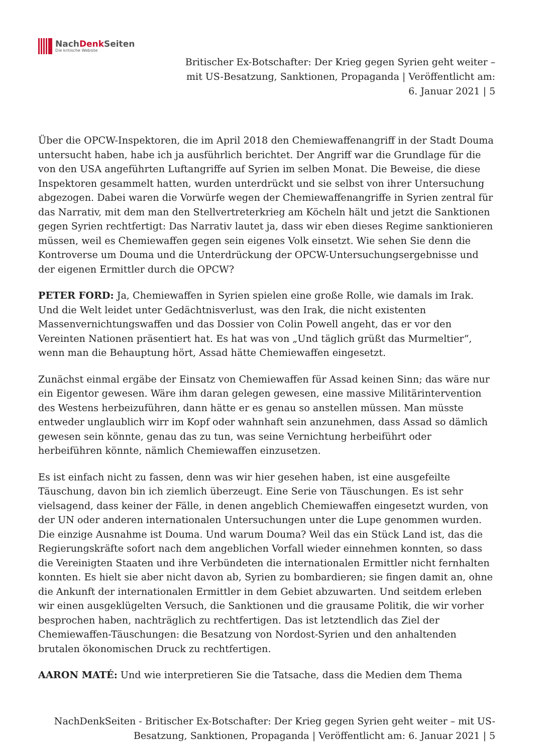NachDenk Seiten
Die kritische Website
Britischer Ex-Botschafter: Der Krieg gegen Syrien geht weiter – mit US-Besatzung, Sanktionen, Propaganda | Veröffentlicht am: 6. Januar 2021 | 5
Über die OPCW-Inspektoren, die im April 2018 den Chemiewaffenangriff in der Stadt Douma untersucht haben, habe ich ja ausführlich berichtet. Der Angriff war die Grundlage für die von den USA angeführten Luftangriffe auf Syrien im selben Monat. Die Beweise, die diese Inspektoren gesammelt hatten, wurden unterdrückt und sie selbst von ihrer Untersuchung abgezogen. Dabei waren die Vorwürfe wegen der Chemiewaffenangriffe in Syrien zentral für das Narrativ, mit dem man den Stellvertreterkrieg am Köcheln hält und jetzt die Sanktionen gegen Syrien rechtfertigt: Das Narrativ lautet ja, dass wir eben dieses Regime sanktionieren müssen, weil es Chemiewaffen gegen sein eigenes Volk einsetzt. Wie sehen Sie denn die Kontroverse um Douma und die Unterdrückung der OPCW-Untersuchungsergebnisse und der eigenen Ermittler durch die OPCW?
PETER FORD: Ja, Chemiewaffen in Syrien spielen eine große Rolle, wie damals im Irak. Und die Welt leidet unter Gedächtnisverlust, was den Irak, die nicht existenten Massenvernichtungswaffen und das Dossier von Colin Powell angeht, das er vor den Vereinten Nationen präsentiert hat. Es hat was von „Und täglich grüßt das Murmeltier“, wenn man die Behauptung hört, Assad hätte Chemiewaffen eingesetzt.
Zunächst einmal ergäbe der Einsatz von Chemiewaffen für Assad keinen Sinn; das wäre nur ein Eigentor gewesen. Wäre ihm daran gelegen gewesen, eine massive Militärintervention des Westens herbeizuführen, dann hätte er es genau so anstellen müssen. Man müsste entweder unglaublich wirr im Kopf oder wahnhaft sein anzunehmen, dass Assad so dämlich gewesen sein könnte, genau das zu tun, was seine Vernichtung herbeiführt oder herbeiführen könnte, nämlich Chemiewaffen einzusetzen.
Es ist einfach nicht zu fassen, denn was wir hier gesehen haben, ist eine ausgefeilte Täuschung, davon bin ich ziemlich überzeugt. Eine Serie von Täuschungen. Es ist sehr vielsagend, dass keiner der Fälle, in denen angeblich Chemiewaffen eingesetzt wurden, von der UN oder anderen internationalen Untersuchungen unter die Lupe genommen wurden. Die einzige Ausnahme ist Douma. Und warum Douma? Weil das ein Stück Land ist, das die Regierungskräfte sofort nach dem angeblichen Vorfall wieder einnehmen konnten, so dass die Vereinigten Staaten und ihre Verbündeten die internationalen Ermittler nicht fernhalten konnten. Es hielt sie aber nicht davon ab, Syrien zu bombardieren; sie fingen damit an, ohne die Ankunft der internationalen Ermittler in dem Gebiet abzuwarten. Und seitdem erleben wir einen ausgeklügelten Versuch, die Sanktionen und die grausame Politik, die wir vorher besprochen haben, nachträglich zu rechtfertigen. Das ist letztendlich das Ziel der Chemiewaffen-Täuschungen: die Besatzung von Nordost-Syrien und den anhaltenden brutalen ökonomischen Druck zu rechtfertigen.
AARON MATÉ: Und wie interpretieren Sie die Tatsache, dass die Medien dem Thema
NachDenkSeiten - Britischer Ex-Botschafter: Der Krieg gegen Syrien geht weiter – mit US-Besatzung, Sanktionen, Propaganda | Veröffentlicht am: 6. Januar 2021 | 5